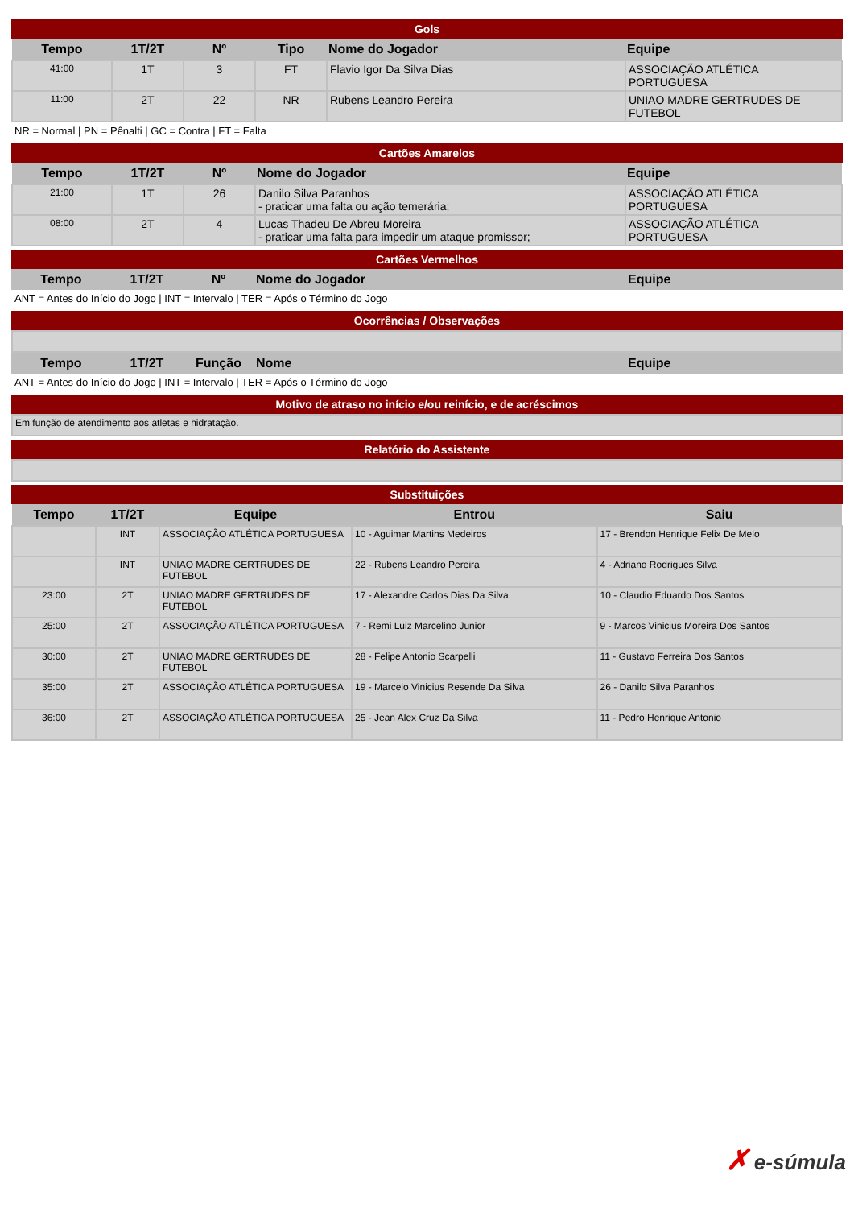Gols
| Tempo | 1T/2T | Nº | Tipo | Nome do Jogador | Equipe |
| --- | --- | --- | --- | --- | --- |
| 41:00 | 1T | 3 | FT | Flavio Igor Da Silva Dias | ASSOCIAÇÃO ATLÉTICA PORTUGUESA |
| 11:00 | 2T | 22 | NR | Rubens Leandro Pereira | UNIAO MADRE GERTRUDES DE FUTEBOL |
NR = Normal | PN = Pênalti | GC = Contra | FT = Falta
Cartões Amarelos
| Tempo | 1T/2T | Nº | Nome do Jogador | Equipe |
| --- | --- | --- | --- | --- |
| 21:00 | 1T | 26 | Danilo Silva Paranhos - praticar uma falta ou ação temerária; | ASSOCIAÇÃO ATLÉTICA PORTUGUESA |
| 08:00 | 2T | 4 | Lucas Thadeu De Abreu Moreira - praticar uma falta para impedir um ataque promissor; | ASSOCIAÇÃO ATLÉTICA PORTUGUESA |
Cartões Vermelhos
| Tempo | 1T/2T | Nº | Nome do Jogador | Equipe |
| --- | --- | --- | --- | --- |
ANT = Antes do Início do Jogo | INT = Intervalo | TER = Após o Término do Jogo
Ocorrências / Observações
| Tempo | 1T/2T | Função | Nome | Equipe |
| --- | --- | --- | --- | --- |
ANT = Antes do Início do Jogo | INT = Intervalo | TER = Após o Término do Jogo
Motivo de atraso no início e/ou reinício, e de acréscimos
| Em função de atendimento aos atletas e hidratação. |
Relatório do Assistente
Substituições
| Tempo | 1T/2T | Equipe | Entrou | Saiu |
| --- | --- | --- | --- | --- |
| | INT | ASSOCIAÇÃO ATLÉTICA PORTUGUESA | 10 - Aguimar Martins Medeiros | 17 - Brendon Henrique Felix De Melo |
| | INT | UNIAO MADRE GERTRUDES DE FUTEBOL | 22 - Rubens Leandro Pereira | 4 - Adriano Rodrigues Silva |
| 23:00 | 2T | UNIAO MADRE GERTRUDES DE FUTEBOL | 17 - Alexandre Carlos Dias Da Silva | 10 - Claudio Eduardo Dos Santos |
| 25:00 | 2T | ASSOCIAÇÃO ATLÉTICA PORTUGUESA | 7 - Remi Luiz Marcelino Junior | 9 - Marcos Vinicius Moreira Dos Santos |
| 30:00 | 2T | UNIAO MADRE GERTRUDES DE FUTEBOL | 28 - Felipe Antonio Scarpelli | 11 - Gustavo Ferreira Dos Santos |
| 35:00 | 2T | ASSOCIAÇÃO ATLÉTICA PORTUGUESA | 19 - Marcelo Vinicius Resende Da Silva | 26 - Danilo Silva Paranhos |
| 36:00 | 2T | ASSOCIAÇÃO ATLÉTICA PORTUGUESA | 25 - Jean Alex Cruz Da Silva | 11 - Pedro Henrique Antonio |
✗ e-súmula